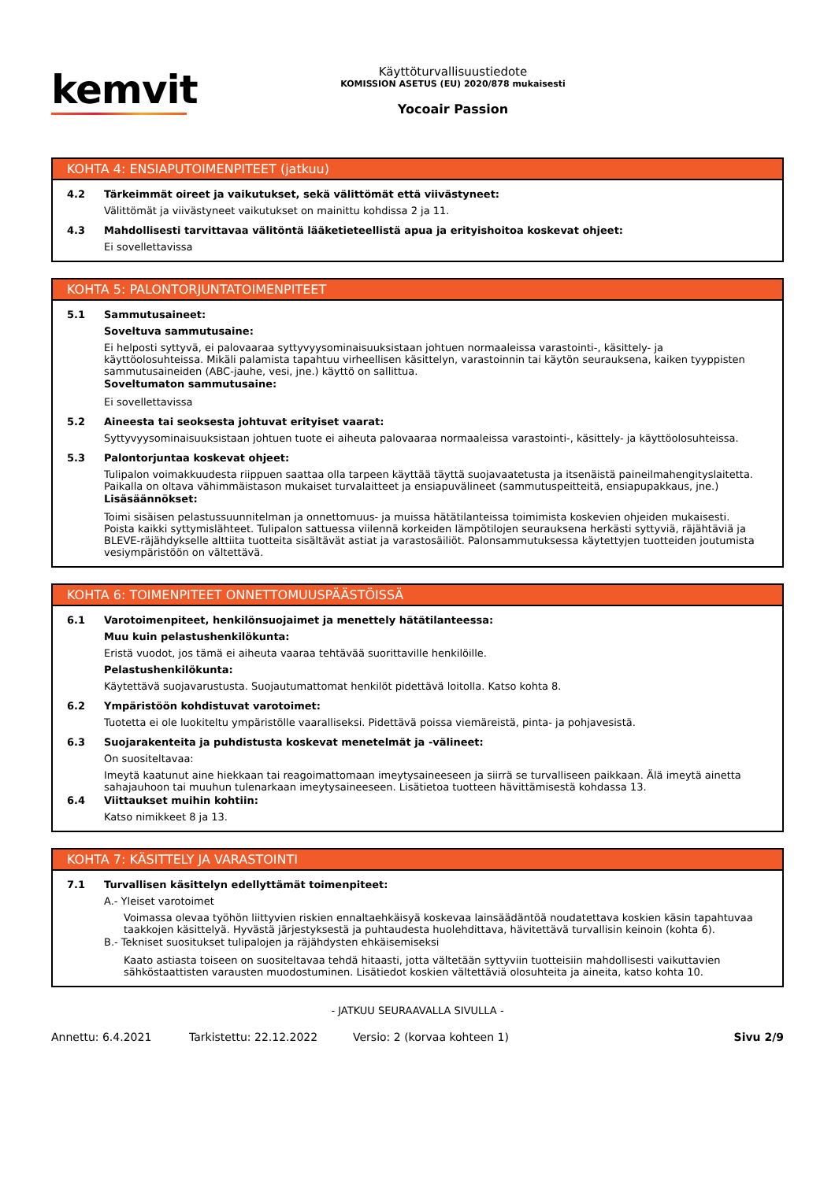kemvit
Käyttöturvallisuustiedote
KOMISSION ASETUS (EU) 2020/878 mukaisesti
Yocoair Passion
KOHTA 4: ENSIAPUTOIMENPITEET (jatkuu)
4.2 Tärkeimmät oireet ja vaikutukset, sekä välittömät että viivästyneet:
Välittömät ja viivästyneet vaikutukset on mainittu kohdissa 2 ja 11.
4.3 Mahdollisesti tarvittavaa välitöntä lääketieteellistä apua ja erityishoitoa koskevat ohjeet:
Ei sovellettavissa
KOHTA 5: PALONTORJUNTATOIMENPITEET
5.1 Sammutusaineet:
Soveltuva sammutusaine:
Ei helposti syttyvä, ei palovaaraa syttyvyysominaisuuksistaan johtuen normaaleissa varastointi-, käsittely- ja käyttöolosuhteissa. Mikäli palamista tapahtuu virheellisen käsittelyn, varastoinnin tai käytön seurauksena, kaiken tyyppisten sammutusaineiden (ABC-jauhe, vesi, jne.) käyttö on sallittua.
Soveltumaton sammutusaine:
Ei sovellettavissa
5.2 Aineesta tai seoksesta johtuvat erityiset vaarat:
Syttyvyysominaisuuksistaan johtuen tuote ei aiheuta palovaaraa normaaleissa varastointi-, käsittely- ja käyttöolosuhteissa.
5.3 Palontorjuntaa koskevat ohjeet:
Tulipalon voimakkuudesta riippuen saattaa olla tarpeen käyttää täyttä suojavaatetusta ja itsenäistä paineilmahengityslaitetta. Paikalla on oltava vähimmäistason mukaiset turvalaitteet ja ensiapuvälineet (sammutuspeitteitä, ensiapupakkaus, jne.)
Lisäsäännökset:
Toimi sisäisen pelastussuunnitelman ja onnettomuus- ja muissa hätätilanteissa toimimista koskevien ohjeiden mukaisesti. Poista kaikki syttymislähteet. Tulipalon sattuessa viilennä korkeiden lämpötilojen seurauksena herkästi syttyviä, räjähtäviä ja BLEVE-räjähdykselle alttiita tuotteita sisältävät astiat ja varastosäiliöt. Palonsammutuksessa käytettyjen tuotteiden joutumista vesiympäristöön on vältettävä.
KOHTA 6: TOIMENPITEET ONNETTOMUUSPÄÄSTÖISSÄ
6.1 Varotoimenpiteet, henkilönsuojaimet ja menettely hätätilanteessa:
Muu kuin pelastushenkilökunta:
Eristä vuodot, jos tämä ei aiheuta vaaraa tehtävää suorittaville henkilöille.
Pelastushenkilökunta:
Käytettävä suojavarustusta. Suojautumattomat henkilöt pidettävä loitolla. Katso kohta 8.
6.2 Ympäristöön kohdistuvat varotoimet:
Tuotetta ei ole luokiteltu ympäristölle vaaralliseksi. Pidettävä poissa viemäreistä, pinta- ja pohjavesistä.
6.3 Suojarakenteita ja puhdistusta koskevat menetelmät ja -välineet:
On suositeltavaa:
Imeytä kaatunut aine hiekkaan tai reagoimattomaan imeytysaineeseen ja siirrä se turvalliseen paikkaan. Älä imeytä ainetta sahajauhoon tai muuhun tulenarkaan imeytysaineeseen. Lisätietoa tuotteen hävittämisestä kohdassa 13.
6.4 Viittaukset muihin kohtiin:
Katso nimikkeet 8 ja 13.
KOHTA 7: KÄSITTELY JA VARASTOINTI
7.1 Turvallisen käsittelyn edellyttämät toimenpiteet:
A.- Yleiset varotoimet
Voimassa olevaa työhön liittyvien riskien ennaltaehkäisyä koskevaa lainsäädäntöä noudatettava koskien käsin tapahtuvaa taakkojen käsittelyä. Hyvästä järjestyksestä ja puhtaudesta huolehdittava, hävitettävä turvallisin keinoin (kohta 6).
B.- Tekniset suositukset tulipalojen ja räjähdysten ehkäisemiseksi
Kaato astiasta toiseen on suositeltavaa tehdä hitaasti, jotta vältetään syttyviin tuotteisiin mahdollisesti vaikuttavien sähköstaattisten varausten muodostuminen. Lisätiedot koskien vältettäviä olosuhteita ja aineita, katso kohta 10.
- JATKUU SEURAAVALLA SIVULLA -
Annettu: 6.4.2021 Tarkistettu: 22.12.2022 Versio: 2 (korvaa kohteen 1) Sivu 2/9